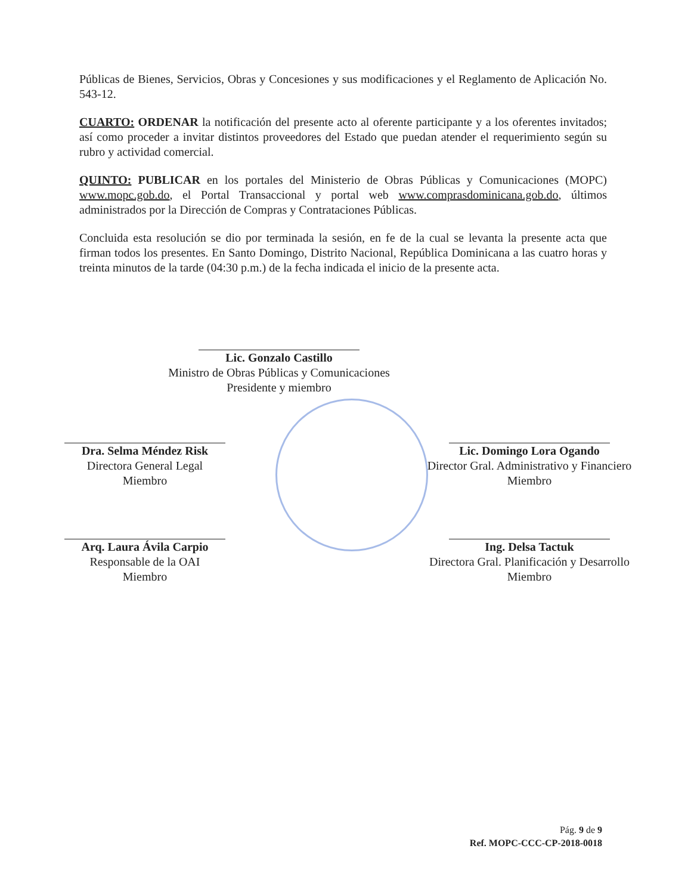Públicas de Bienes, Servicios, Obras y Concesiones y sus modificaciones y el Reglamento de Aplicación No. 543-12.
CUARTO: ORDENAR la notificación del presente acto al oferente participante y a los oferentes invitados; así como proceder a invitar distintos proveedores del Estado que puedan atender el requerimiento según su rubro y actividad comercial.
QUINTO: PUBLICAR en los portales del Ministerio de Obras Públicas y Comunicaciones (MOPC) www.mopc.gob.do, el Portal Transaccional y portal web www.comprasdominicana.gob.do, últimos administrados por la Dirección de Compras y Contrataciones Públicas.
Concluida esta resolución se dio por terminada la sesión, en fe de la cual se levanta la presente acta que firman todos los presentes. En Santo Domingo, Distrito Nacional, República Dominicana a las cuatro horas y treinta minutos de la tarde (04:30 p.m.) de la fecha indicada el inicio de la presente acta.
Lic. Gonzalo Castillo
Ministro de Obras Públicas y Comunicaciones
Presidente y miembro
Dra. Selma Méndez Risk
Directora General Legal
Miembro
Lic. Domingo Lora Ogando
Director Gral. Administrativo y Financiero
Miembro
Arq. Laura Ávila Carpio
Responsable de la OAI
Miembro
Ing. Delsa Tactuk
Directora Gral. Planificación y Desarrollo
Miembro
Pág. 9 de 9
Ref. MOPC-CCC-CP-2018-0018